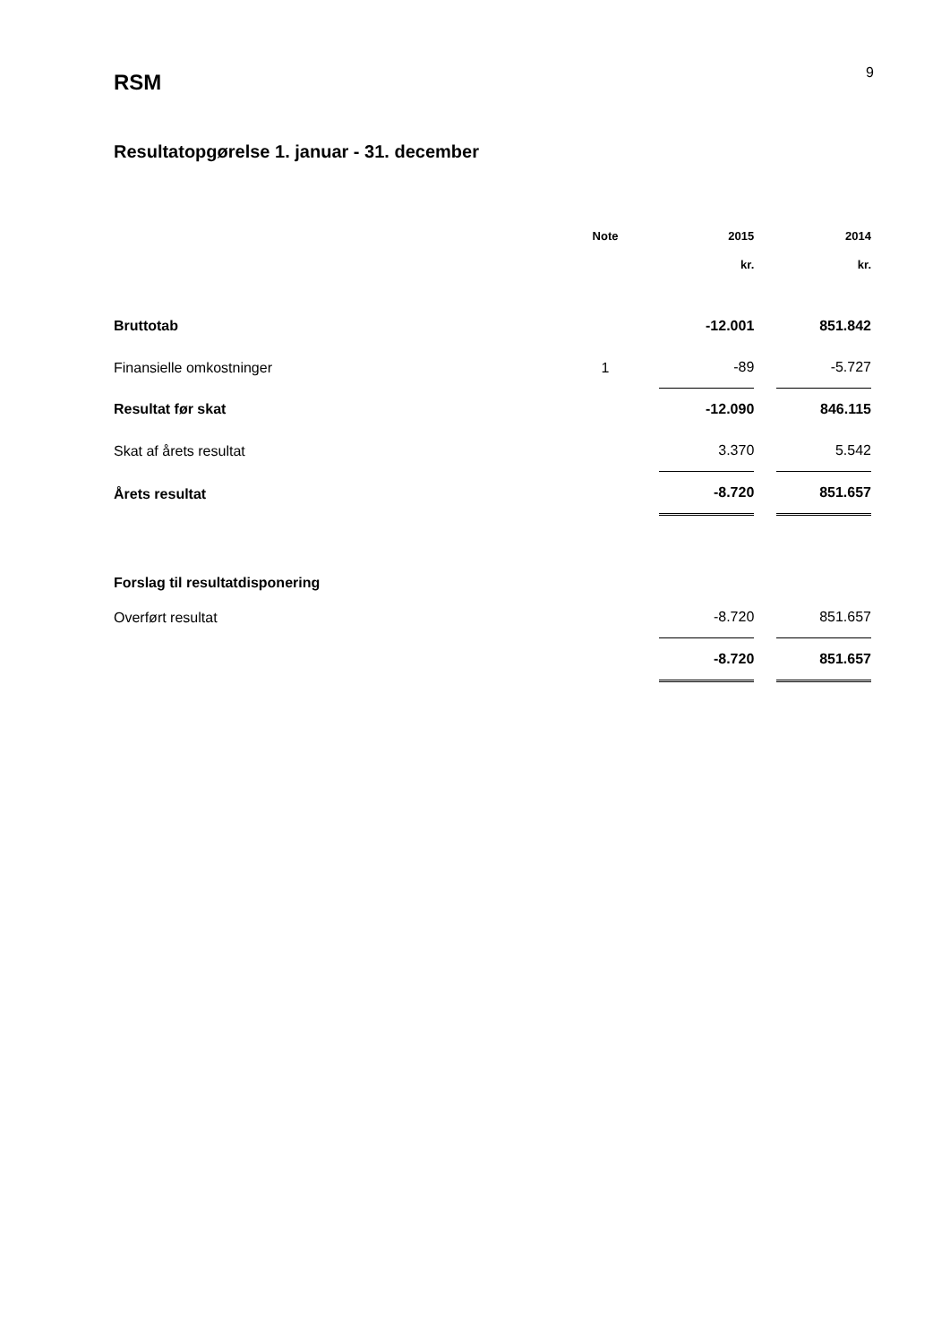RSM
9
Resultatopgørelse 1. januar - 31. december
| | Note | | 2015 | | 2014 |
| --- | --- | --- | --- | --- | --- |
| | | | kr. | | kr. |
| Bruttotab | | | -12.001 | | 851.842 |
| Finansielle omkostninger | 1 | | -89 | | -5.727 |
| Resultat før skat | | | -12.090 | | 846.115 |
| Skat af årets resultat | | | 3.370 | | 5.542 |
| Årets resultat | | | -8.720 | | 851.657 |
| Forslag til resultatdisponering | | | | | |
| Overført resultat | | | -8.720 | | 851.657 |
| | | | -8.720 | | 851.657 |